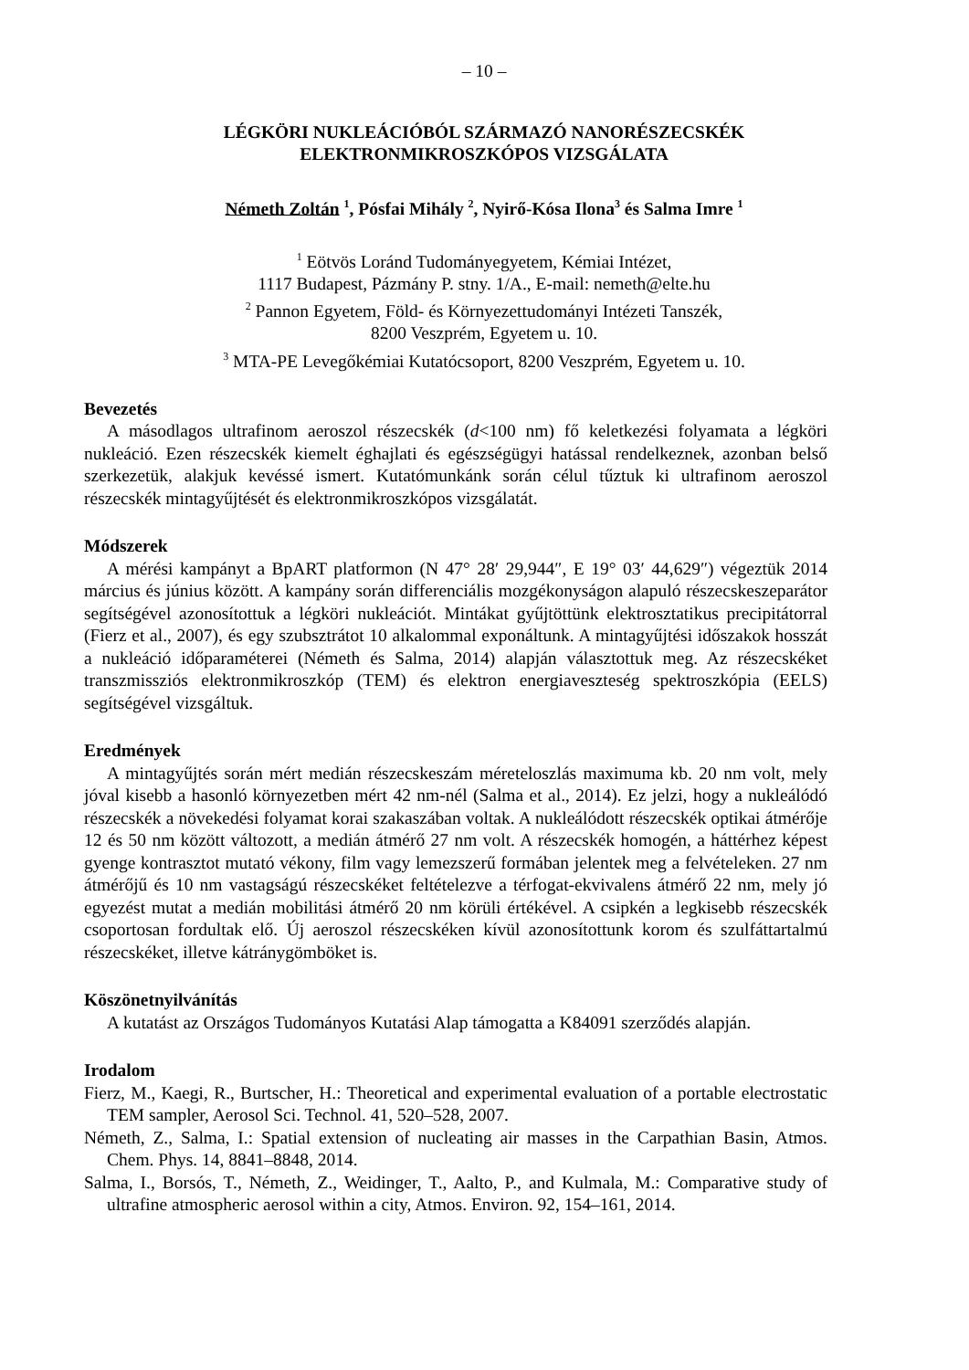– 10 –
LÉGKÖRI NUKLEÁCIÓBÓL SZÁRMAZÓ NANORÉSZECSKÉK
ELEKTRONMIKROSZKÓPOS VIZSGÁLATA
Németh Zoltán <sup>1</sup>, Pósfai Mihály <sup>2</sup>, Nyirő-Kósa Ilona<sup>3</sup> és Salma Imre <sup>1</sup>
<sup>1</sup> Eötvös Loránd Tudományegyetem, Kémiai Intézet,
1117 Budapest, Pázmány P. stny. 1/A., E-mail: nemeth@elte.hu
<sup>2</sup> Pannon Egyetem, Föld- és Környezettudományi Intézeti Tanszék,
8200 Veszprém, Egyetem u. 10.
<sup>3</sup> MTA-PE Levegőkémiai Kutatócsoport, 8200 Veszprém, Egyetem u. 10.
Bevezetés
A másodlagos ultrafinom aeroszol részecskék (d<100 nm) fő keletkezési folyamata a légköri nukleáció. Ezen részecskék kiemelt éghajlati és egészségügyi hatással rendelkeznek, azonban belső szerkezetük, alakjuk kevéssé ismert. Kutatómunkánk során célul tűztuk ki ultrafinom aeroszol részecskék mintagyűjtését és elektronmikroszkópos vizsgálatát.
Módszerek
A mérési kampányt a BpART platformon (N 47° 28′ 29,944″, E 19° 03′ 44,629″) végeztük 2014 március és június között. A kampány során differenciális mozgékonyságon alapuló részecskeszeparátor segítségével azonosítottuk a légköri nukleációt. Mintákat gyűjtöttünk elektrosztatikus precipitátorral (Fierz et al., 2007), és egy szubsztrátot 10 alkalommal exponáltunk. A mintagyűjtési időszakok hosszát a nukleáció időparaméterei (Németh és Salma, 2014) alapján választottuk meg. Az részecskéket transzmissziós elektronmikroszkóp (TEM) és elektron energiaveszteség spektroszkópia (EELS) segítségével vizsgáltuk.
Eredmények
A mintagyűjtés során mért medián részecskeszám méreteloszlás maximuma kb. 20 nm volt, mely jóval kisebb a hasonló környezetben mért 42 nm-nél (Salma et al., 2014). Ez jelzi, hogy a nukleálódó részecskék a növekedési folyamat korai szakaszában voltak. A nukleálódott részecskék optikai átmérője 12 és 50 nm között változott, a medián átmérő 27 nm volt. A részecskék homogén, a háttérhez képest gyenge kontrasztot mutató vékony, film vagy lemezszerű formában jelentek meg a felvételeken. 27 nm átmérőjű és 10 nm vastagságú részecskéket feltételezve a térfogat-ekvivalens átmérő 22 nm, mely jó egyezést mutat a medián mobilitási átmérő 20 nm körüli értékével. A csipkén a legkisebb részecskék csoportosan fordultak elő. Új aeroszol részecskéken kívül azonosítottunk korom és szulfáttartalmú részecskéket, illetve kátránygömböket is.
Köszönetnyilvánítás
A kutatást az Országos Tudományos Kutatási Alap támogatta a K84091 szerződés alapján.
Irodalom
Fierz, M., Kaegi, R., Burtscher, H.: Theoretical and experimental evaluation of a portable electrostatic TEM sampler, Aerosol Sci. Technol. 41, 520–528, 2007.
Németh, Z., Salma, I.: Spatial extension of nucleating air masses in the Carpathian Basin, Atmos. Chem. Phys. 14, 8841–8848, 2014.
Salma, I., Borsós, T., Németh, Z., Weidinger, T., Aalto, P., and Kulmala, M.: Comparative study of ultrafine atmospheric aerosol within a city, Atmos. Environ. 92, 154–161, 2014.